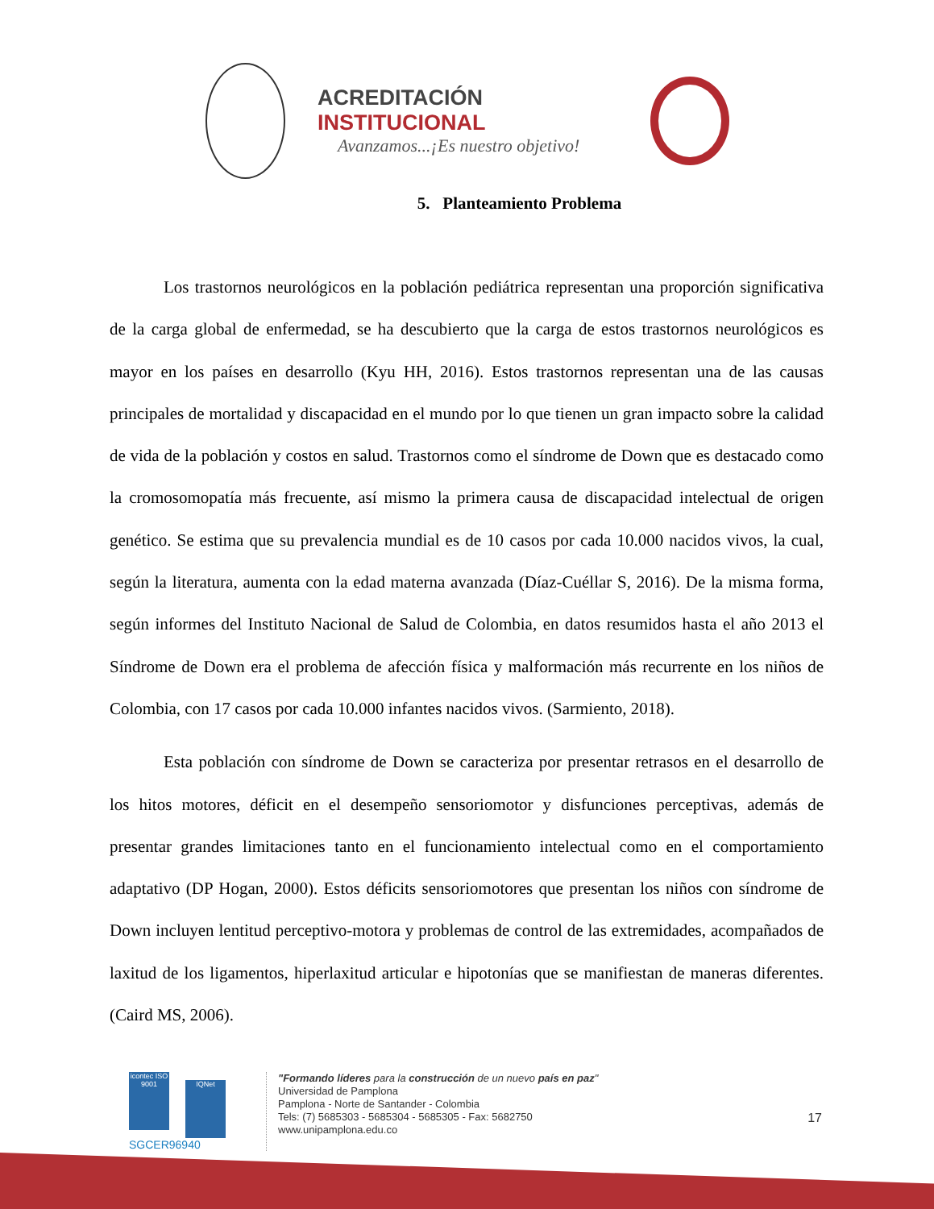ACREDITACIÓN INSTITUCIONAL
Avanzamos...¡Es nuestro objetivo!
5. Planteamiento Problema
Los trastornos neurológicos en la población pediátrica representan una proporción significativa de la carga global de enfermedad, se ha descubierto que la carga de estos trastornos neurológicos es mayor en los países en desarrollo (Kyu HH, 2016). Estos trastornos representan una de las causas principales de mortalidad y discapacidad en el mundo por lo que tienen un gran impacto sobre la calidad de vida de la población y costos en salud. Trastornos como el síndrome de Down que es destacado como la cromosomopatía más frecuente, así mismo la primera causa de discapacidad intelectual de origen genético. Se estima que su prevalencia mundial es de 10 casos por cada 10.000 nacidos vivos, la cual, según la literatura, aumenta con la edad materna avanzada (Díaz-Cuéllar S, 2016). De la misma forma, según informes del Instituto Nacional de Salud de Colombia, en datos resumidos hasta el año 2013 el Síndrome de Down era el problema de afección física y malformación más recurrente en los niños de Colombia, con 17 casos por cada 10.000 infantes nacidos vivos. (Sarmiento, 2018).
Esta población con síndrome de Down se caracteriza por presentar retrasos en el desarrollo de los hitos motores, déficit en el desempeño sensoriomotor y disfunciones perceptivas, además de presentar grandes limitaciones tanto en el funcionamiento intelectual como en el comportamiento adaptativo (DP Hogan, 2000). Estos déficits sensoriomotores que presentan los niños con síndrome de Down incluyen lentitud perceptivo-motora y problemas de control de las extremidades, acompañados de laxitud de los ligamentos, hiperlaxitud articular e hipotonías que se manifiestan de maneras diferentes. (Caird MS, 2006).
icontec ISO 9001
IQNet
SGCER96940
"Formando líderes para la construcción de un nuevo país en paz"
Universidad de Pamplona
Pamplona - Norte de Santander - Colombia
Tels: (7) 5685303 - 5685304 - 5685305 - Fax: 5682750
www.unipamplona.edu.co
17